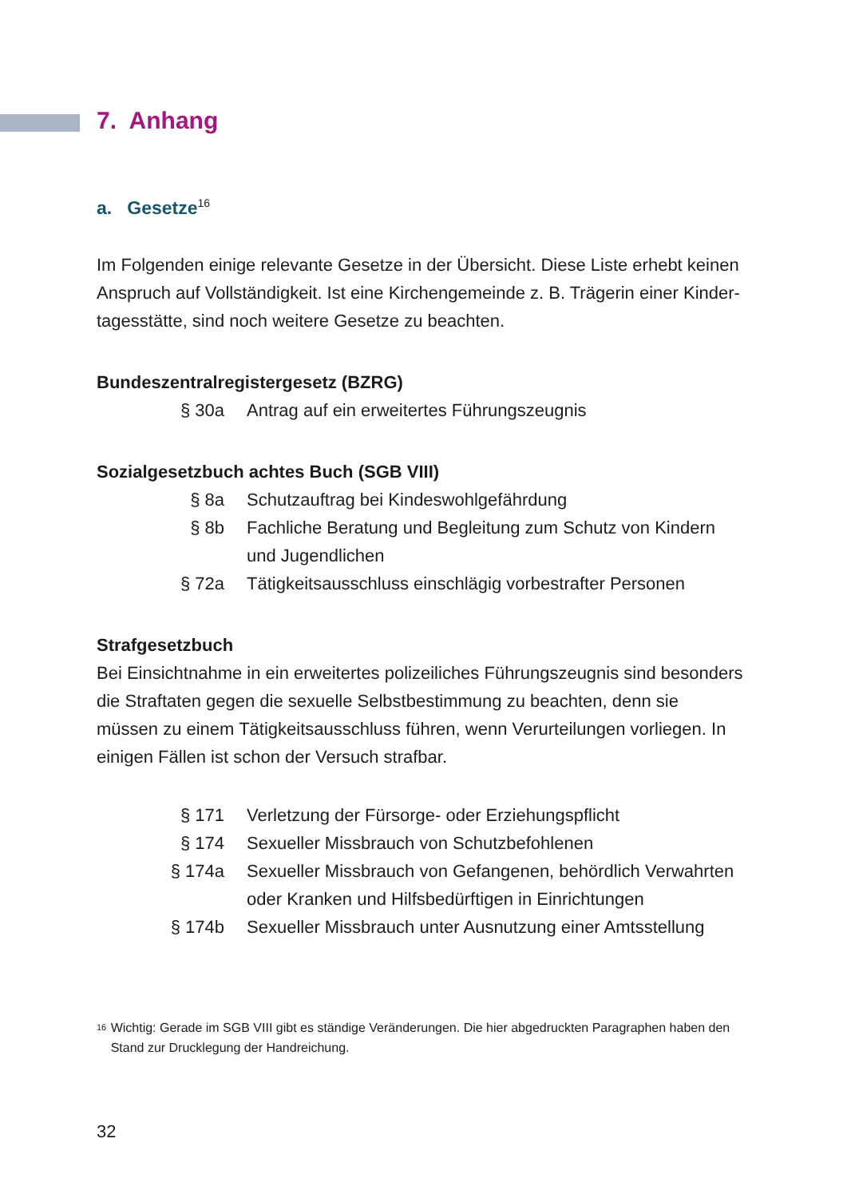7. Anhang
a. Gesetze<sup>16</sup>
Im Folgenden einige relevante Gesetze in der Übersicht. Diese Liste erhebt keinen Anspruch auf Vollständigkeit. Ist eine Kirchengemeinde z. B. Trägerin einer Kinder­tagesstätte, sind noch weitere Gesetze zu beachten.
Bundeszentralregistergesetz (BZRG)
| § 30a | Antrag auf ein erweitertes Führungszeugnis |
Sozialgesetzbuch achtes Buch (SGB VIII)
| § 8a | Schutzauftrag bei Kindeswohlgefährdung |
| § 8b | Fachliche Beratung und Begleitung zum Schutz von Kindern und Jugendlichen |
| § 72a | Tätigkeitsausschluss einschlägig vorbestrafter Personen |
Strafgesetzbuch
Bei Einsichtnahme in ein erweitertes polizeiliches Führungszeugnis sind besonders die Straftaten gegen die sexuelle Selbstbestimmung zu beachten, denn sie müssen zu einem Tätigkeitsausschluss führen, wenn Verurteilungen vorliegen. In einigen Fällen ist schon der Versuch strafbar.
| § 171 | Verletzung der Fürsorge- oder Erziehungspflicht |
| § 174 | Sexueller Missbrauch von Schutzbefohlenen |
| § 174a | Sexueller Missbrauch von Gefangenen, behördlich Verwahrten oder Kranken und Hilfsbedürftigen in Einrichtungen |
| § 174b | Sexueller Missbrauch unter Ausnutzung einer Amtsstellung |
16
Wichtig: Gerade im SGB VIII gibt es ständige Veränderungen. Die hier abgedruckten Paragraphen haben den Stand zur Drucklegung der Handreichung.
32